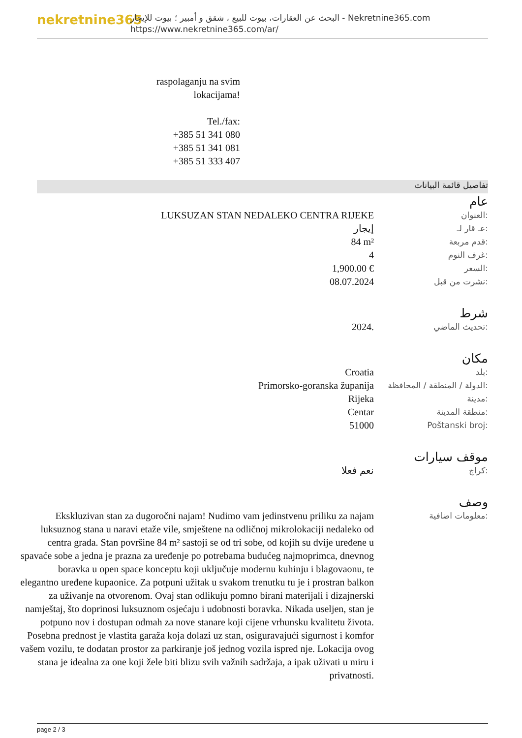nekretnine365
البحث عن العقارات، بيوت للبيع ، شقق و أمبير ؛ بيوت للإيجار - Nekretnine365.com
https://www.nekretnine365.com/ar/
raspolaganju na svim
lokacijama!
Tel./fax:
+385 51 341 080
+385 51 341 081
+385 51 333 407
تفاصيل قائمة البيانات
عام
| LUKSUZAN STAN NEDALEKO CENTRA RIJEKE | العنوان: |
| إيجار | عـ قار لـ: |
| 84 m² | قدم مربعة: |
| 4 | غرف النوم: |
| 1,900.00 € | السعر: |
| 08.07.2024 | نشرت من قبل: |
شرط
| 2024. | تحديث الماضي: |
مكان
| Croatia | بلد: |
| Primorsko-goranska županija | الدولة / المنطقة / المحافظة: |
| Rijeka | مدينة: |
| Centar | منطقة المدينة: |
| 51000 | Poštanski broj: |
موقف سيارات
| نعم فعلا | كراج: |
وصف
| Ekskluzivan stan za dugoročni najam! Nudimo vam jedinstvenu priliku za najam luksuznog stana u naravi etaže vile, smještene na odličnoj mikrolokaciji nedaleko od centra grada. Stan površine 84 m² sastoji se od tri sobe, od kojih su dvije uređene u spavaće sobe a jedna je prazna za uređenje po potrebama budućeg najmoprimca, dnevnog boravka u open space konceptu koji uključuje modernu kuhinju i blagovaonu, te elegantno uređene kupaonice. Za potpuni užitak u svakom trenutku tu je i prostran balkon za uživanje na otvorenom. Ovaj stan odlikuju pomno birani materijali i dizajnerski namještaj, što doprinosi luksuznom osjećaju i udobnosti boravka. Nikada useljen, stan je potpuno nov i dostupan odmah za nove stanare koji cijene vrhunsku kvalitetu života. Posebna prednost je vlastita garaža koja dolazi uz stan, osiguravajući sigurnost i komfor vašem vozilu, te dodatan prostor za parkiranje još jednog vozila ispred nje. Lokacija ovog stana je idealna za one koji žele biti blizu svih važnih sadržaja, a ipak uživati u miru i privatnosti. | معلومات اضافية: |
page 2 / 3